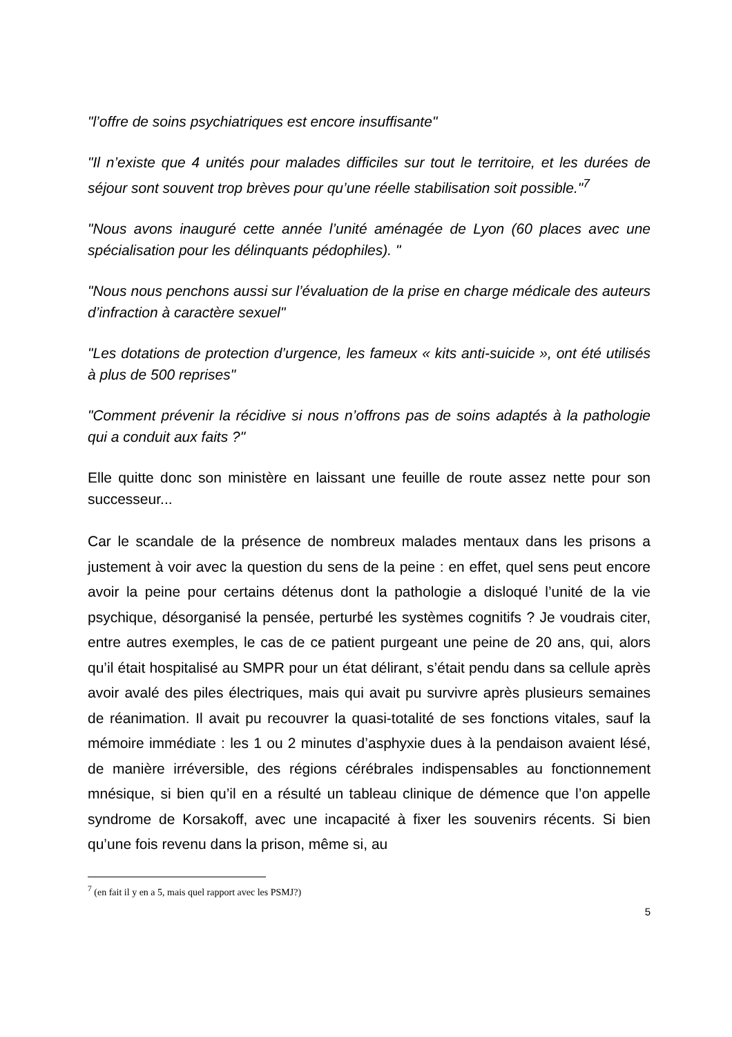"l’offre de soins psychiatriques est encore insuffisante"
"Il n’existe que 4 unités pour malades difficiles sur tout le territoire, et les durées de séjour sont souvent trop brèves pour qu’une réelle stabilisation soit possible."<sup>7</sup>
"Nous avons inauguré cette année l’unité aménagée de Lyon (60 places avec une spécialisation pour les délinquants pédophiles). "
"Nous nous penchons aussi sur l’évaluation de la prise en charge médicale des auteurs d’infraction à caractère sexuel"
"Les dotations de protection d’urgence, les fameux « kits anti-suicide », ont été utilisés à plus de 500 reprises"
"Comment prévenir la récidive si nous n’offrons pas de soins adaptés à la pathologie qui a conduit aux faits ?"
Elle quitte donc son ministère en laissant une feuille de route assez nette pour son successeur...
Car le scandale de la présence de nombreux malades mentaux dans les prisons a justement à voir avec la question du sens de la peine : en effet, quel sens peut encore avoir la peine pour certains détenus dont la pathologie a disloqué l’unité de la vie psychique, désorganisé la pensée, perturbé les systèmes cognitifs ? Je voudrais citer, entre autres exemples, le cas de ce patient purgeant une peine de 20 ans, qui, alors qu’il était hospitalisé au SMPR pour un état délirant, s’était pendu dans sa cellule après avoir avalé des piles électriques, mais qui avait pu survivre après plusieurs semaines de réanimation. Il avait pu recouvrer la quasi-totalité de ses fonctions vitales, sauf la mémoire immédiate : les 1 ou 2 minutes d’asphyxie dues à la pendaison avaient lésé, de manière irréversible, des régions cérébrales indispensables au fonctionnement mnésique, si bien qu’il en a résulté un tableau clinique de démence que l’on appelle syndrome de Korsakoff, avec une incapacité à fixer les souvenirs récents. Si bien qu’une fois revenu dans la prison, même si, au
<sup>7</sup> (en fait il y en a 5, mais quel rapport avec les PSMJ?)
5